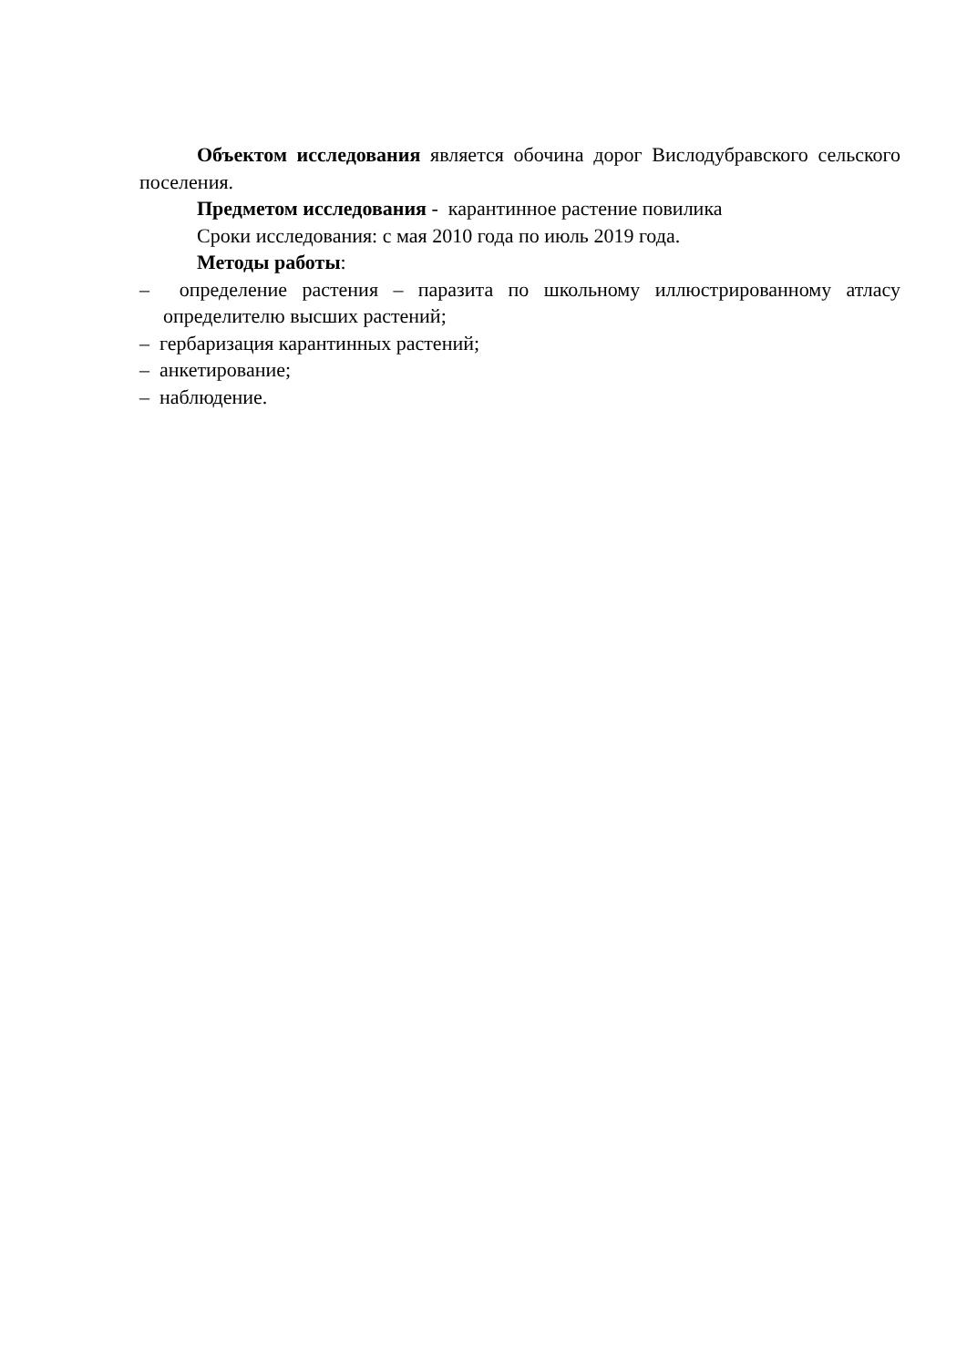Объектом исследования является обочина дорог Вислодубравского сельского поселения.
Предметом исследования - карантинное растение повилика
Сроки исследования: с мая 2010 года по июль 2019 года.
Методы работы:
– определение растения – паразита по школьному иллюстрированному атласу определителю высших растений;
– гербаризация карантинных растений;
– анкетирование;
– наблюдение.